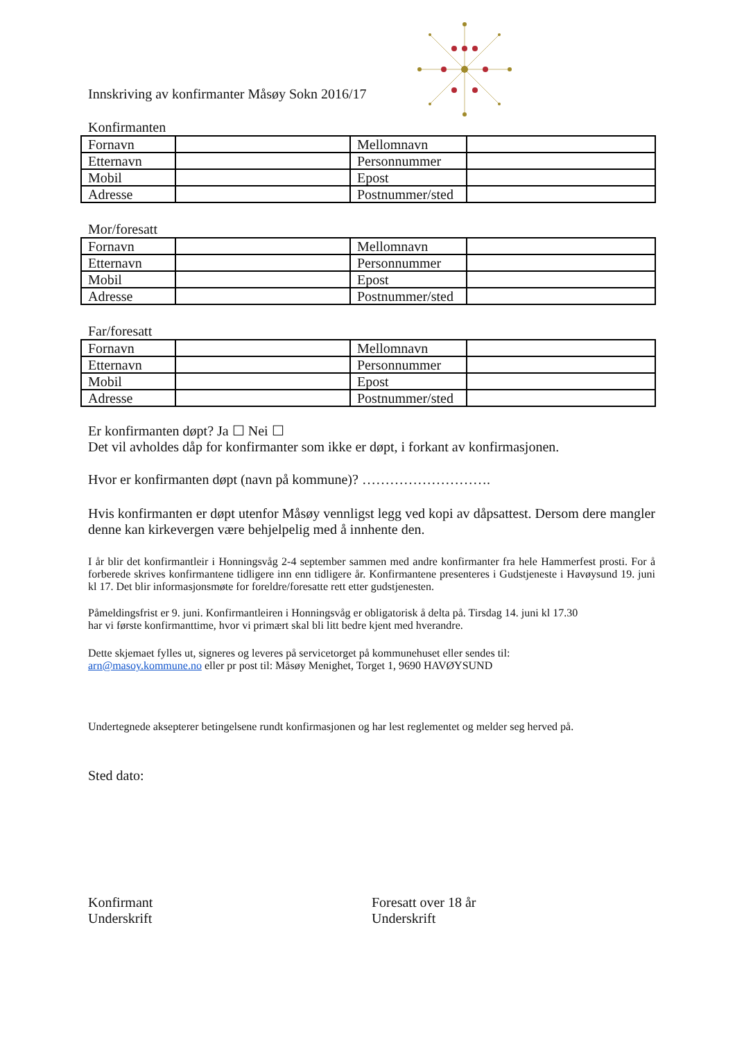Innskriving av konfirmanter Måsøy Sokn 2016/17
Konfirmanten
| Fornavn | | Mellomnavn | |
| Etternavn | | Personnummer | |
| Mobil | | Epost | |
| Adresse | | Postnummer/sted | |
Mor/foresatt
| Fornavn | | Mellomnavn | |
| Etternavn | | Personnummer | |
| Mobil | | Epost | |
| Adresse | | Postnummer/sted | |
Far/foresatt
| Fornavn | | Mellomnavn | |
| Etternavn | | Personnummer | |
| Mobil | | Epost | |
| Adresse | | Postnummer/sted | |
Er konfirmanten døpt? Ja ☐ Nei ☐
Det vil avholdes dåp for konfirmanter som ikke er døpt, i forkant av konfirmasjonen.
Hvor er konfirmanten døpt (navn på kommune)? ……………………….
Hvis konfirmanten er døpt utenfor Måsøy vennligst legg ved kopi av dåpsattest. Dersom dere mangler denne kan kirkevergen være behjelpelig med å innhente den.
I år blir det konfirmantleir i Honningsvåg 2-4 september sammen med andre konfirmanter fra hele Hammerfest prosti. For å forberede skrives konfirmantene tidligere inn enn tidligere år. Konfirmantene presenteres i Gudstjeneste i Havøysund 19. juni kl 17. Det blir informasjonsmøte for foreldre/foresatte rett etter gudstjenesten.
Påmeldingsfrist er 9. juni. Konfirmantleiren i Honningsvåg er obligatorisk å delta på. Tirsdag 14. juni kl 17.30
har vi første konfirmanttime, hvor vi primært skal bli litt bedre kjent med hverandre.
Dette skjemaet fylles ut, signeres og leveres på servicetorget på kommunehuset eller sendes til:
arn@masoy.kommune.no eller pr post til: Måsøy Menighet, Torget 1, 9690 HAVØYSUND
Undertegnede aksepterer betingelsene rundt konfirmasjonen og har lest reglementet og melder seg herved på.
Sted dato:
Konfirmant
Underskrift
Foresatt over 18 år
Underskrift